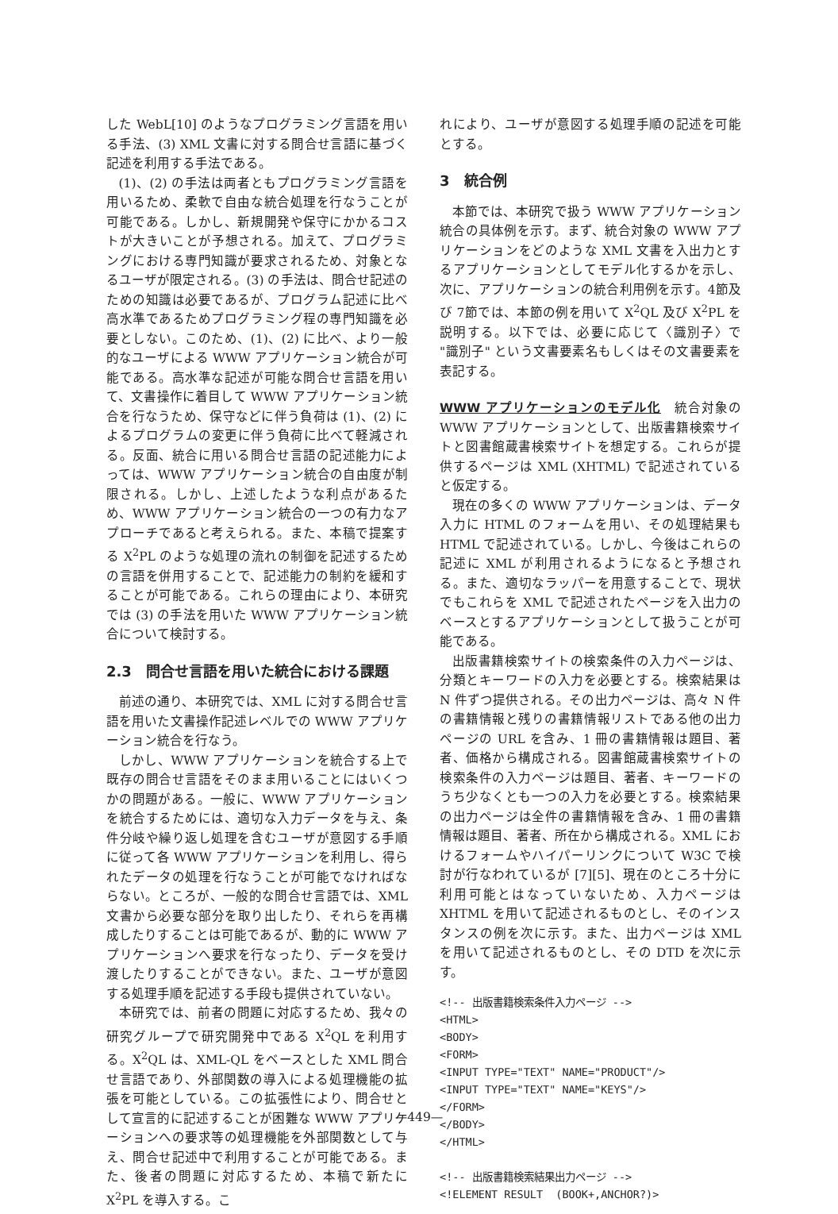した WebL[10] のようなプログラミング言語を用いる手法、(3) XML 文書に対する問合せ言語に基づく記述を利用する手法である。
(1)、(2) の手法は両者ともプログラミング言語を用いるため、柔軟で自由な統合処理を行なうことが可能である。しかし、新規開発や保守にかかるコストが大きいことが予想される。加えて、プログラミングにおける専門知識が要求されるため、対象となるユーザが限定される。(3) の手法は、問合せ記述のための知識は必要であるが、プログラム記述に比べ高水準であるためプログラミング程の専門知識を必要としない。このため、(1)、(2) に比べ、より一般的なユーザによる WWW アプリケーション統合が可能である。高水準な記述が可能な問合せ言語を用いて、文書操作に着目して WWW アプリケーション統合を行なうため、保守などに伴う負荷は (1)、(2) によるプログラムの変更に伴う負荷に比べて軽減される。反面、統合に用いる問合せ言語の記述能力によっては、WWW アプリケーション統合の自由度が制限される。しかし、上述したような利点があるため、WWW アプリケーション統合の一つの有力なアプローチであると考えられる。また、本稿で提案する X<sup>2</sup>PL のような処理の流れの制御を記述するための言語を併用することで、記述能力の制約を緩和することが可能である。これらの理由により、本研究では (3) の手法を用いた WWW アプリケーション統合について検討する。
2.3　問合せ言語を用いた統合における課題
前述の通り、本研究では、XML に対する問合せ言語を用いた文書操作記述レベルでの WWW アプリケーション統合を行なう。
しかし、WWW アプリケーションを統合する上で既存の問合せ言語をそのまま用いることにはいくつかの問題がある。一般に、WWW アプリケーションを統合するためには、適切な入力データを与え、条件分岐や繰り返し処理を含むユーザが意図する手順に従って各 WWW アプリケーションを利用し、得られたデータの処理を行なうことが可能でなければならない。ところが、一般的な問合せ言語では、XML 文書から必要な部分を取り出したり、それらを再構成したりすることは可能であるが、動的に WWW アプリケーションへ要求を行なったり、データを受け渡したりすることができない。また、ユーザが意図する処理手順を記述する手段も提供されていない。
本研究では、前者の問題に対応するため、我々の研究グループで研究開発中である X<sup>2</sup>QL を利用する。X<sup>2</sup>QL は、XML-QL をベースとした XML 問合せ言語であり、外部関数の導入による処理機能の拡張を可能としている。この拡張性により、問合せとして宣言的に記述することが困難な WWW アプリケーションへの要求等の処理機能を外部関数として与え、問合せ記述中で利用することが可能である。また、後者の問題に対応するため、本稿で新たに X<sup>2</sup>PL を導入する。こ
れにより、ユーザが意図する処理手順の記述を可能とする。
3　統合例
本節では、本研究で扱う WWW アプリケーション統合の具体例を示す。まず、統合対象の WWW アプリケーションをどのような XML 文書を入出力とするアプリケーションとしてモデル化するかを示し、次に、アプリケーションの統合利用例を示す。4節及び 7節では、本節の例を用いて X<sup>2</sup>QL 及び X<sup>2</sup>PL を説明する。以下では、必要に応じて〈識別子〉で "識別子" という文書要素名もしくはその文書要素を表記する。
WWW アプリケーションのモデル化　統合対象の WWW アプリケーションとして、出版書籍検索サイトと図書館蔵書検索サイトを想定する。これらが提供するページは XML (XHTML) で記述されていると仮定する。
現在の多くの WWW アプリケーションは、データ入力に HTML のフォームを用い、その処理結果も HTML で記述されている。しかし、今後はこれらの記述に XML が利用されるようになると予想される。また、適切なラッパーを用意することで、現状でもこれらを XML で記述されたページを入出力のベースとするアプリケーションとして扱うことが可能である。
出版書籍検索サイトの検索条件の入力ページは、分類とキーワードの入力を必要とする。検索結果は N 件ずつ提供される。その出力ページは、高々 N 件の書籍情報と残りの書籍情報リストである他の出力ページの URL を含み、1 冊の書籍情報は題目、著者、価格から構成される。図書館蔵書検索サイトの検索条件の入力ページは題目、著者、キーワードのうち少なくとも一つの入力を必要とする。検索結果の出力ページは全件の書籍情報を含み、1 冊の書籍情報は題目、著者、所在から構成される。XML におけるフォームやハイパーリンクについて W3C で検討が行なわれているが [7][5]、現在のところ十分に利用可能とはなっていないため、入力ページは XHTML を用いて記述されるものとし、そのインスタンスの例を次に示す。また、出力ページは XML を用いて記述されるものとし、その DTD を次に示す。
<!-- 出版書籍検索条件入力ページ -->
<HTML>
<BODY>
<FORM>
<INPUT TYPE="TEXT" NAME="PRODUCT"/>
<INPUT TYPE="TEXT" NAME="KEYS"/>
</FORM>
</BODY>
</HTML>

<!-- 出版書籍検索結果出力ページ -->
<!ELEMENT RESULT  (BOOK+,ANCHOR?)>
—449—